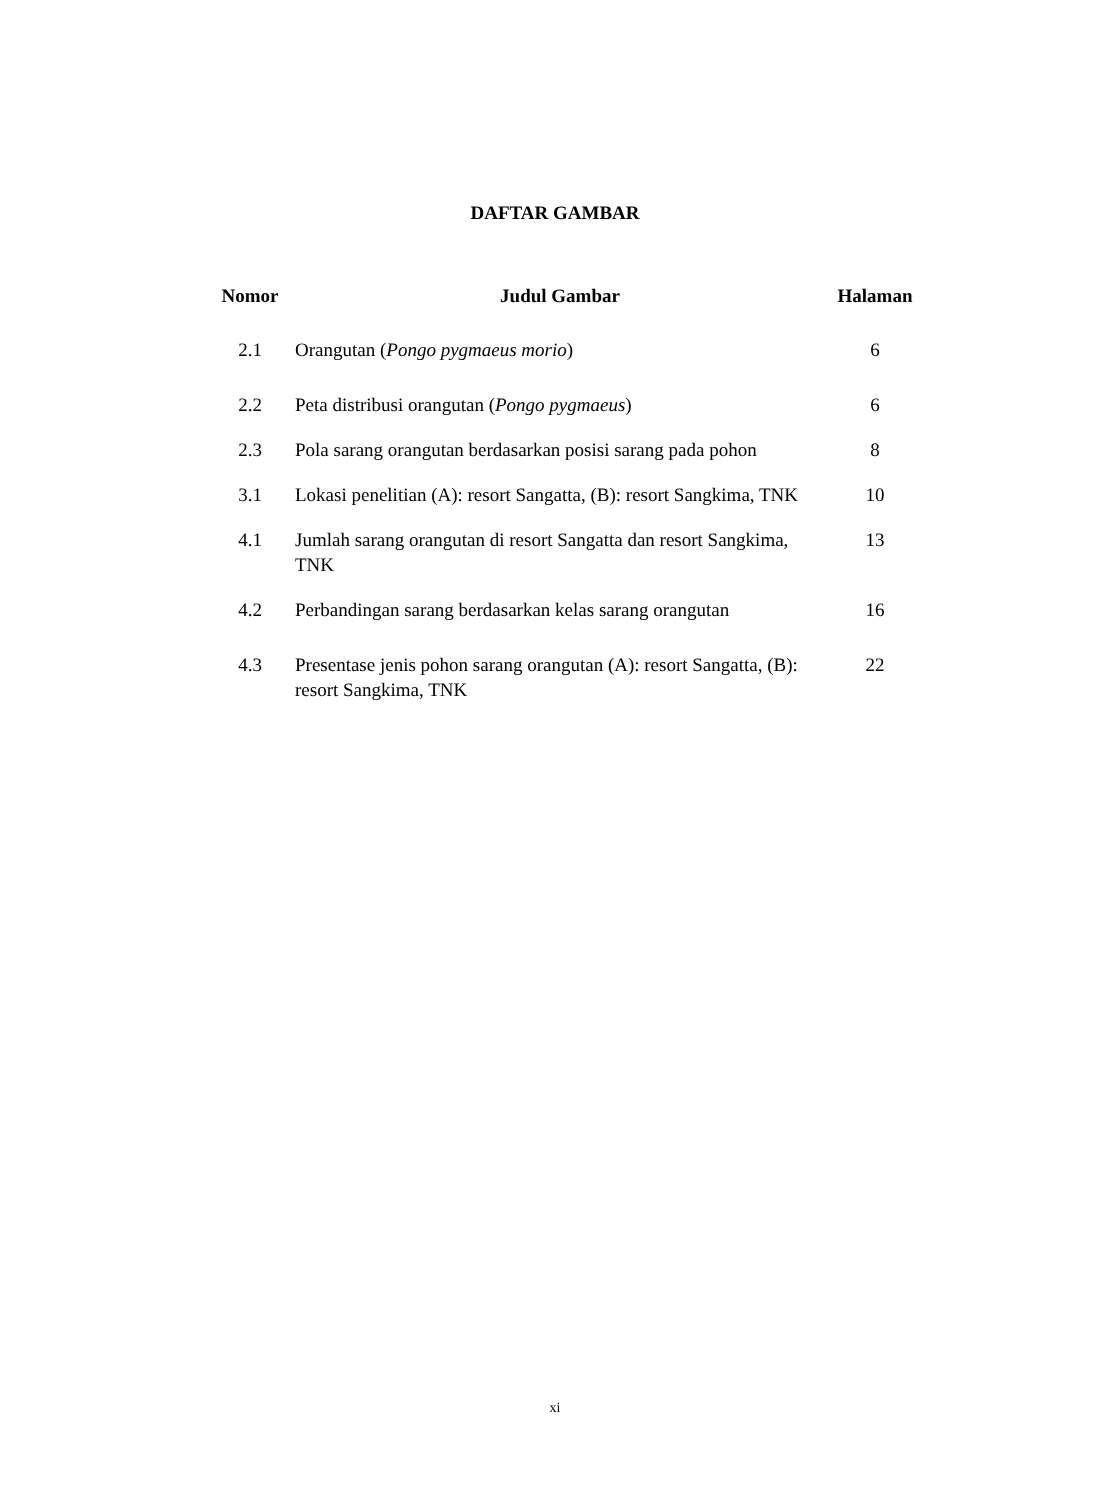DAFTAR GAMBAR
| Nomor | Judul Gambar | Halaman |
| --- | --- | --- |
| 2.1 | Orangutan ( Pongo pygmaeus morio ) | 6 |
| 2.2 | Peta distribusi orangutan ( Pongo pygmaeus ) | 6 |
| 2.3 | Pola sarang orangutan berdasarkan posisi sarang pada pohon | 8 |
| 3.1 | Lokasi penelitian (A): resort Sangatta, (B): resort Sangkima, TNK | 10 |
| 4.1 | Jumlah sarang orangutan di resort Sangatta dan resort Sangkima, TNK | 13 |
| 4.2 | Perbandingan sarang berdasarkan kelas sarang orangutan | 16 |
| 4.3 | Presentase jenis pohon sarang orangutan (A): resort Sangatta, (B): resort Sangkima, TNK | 22 |
xi